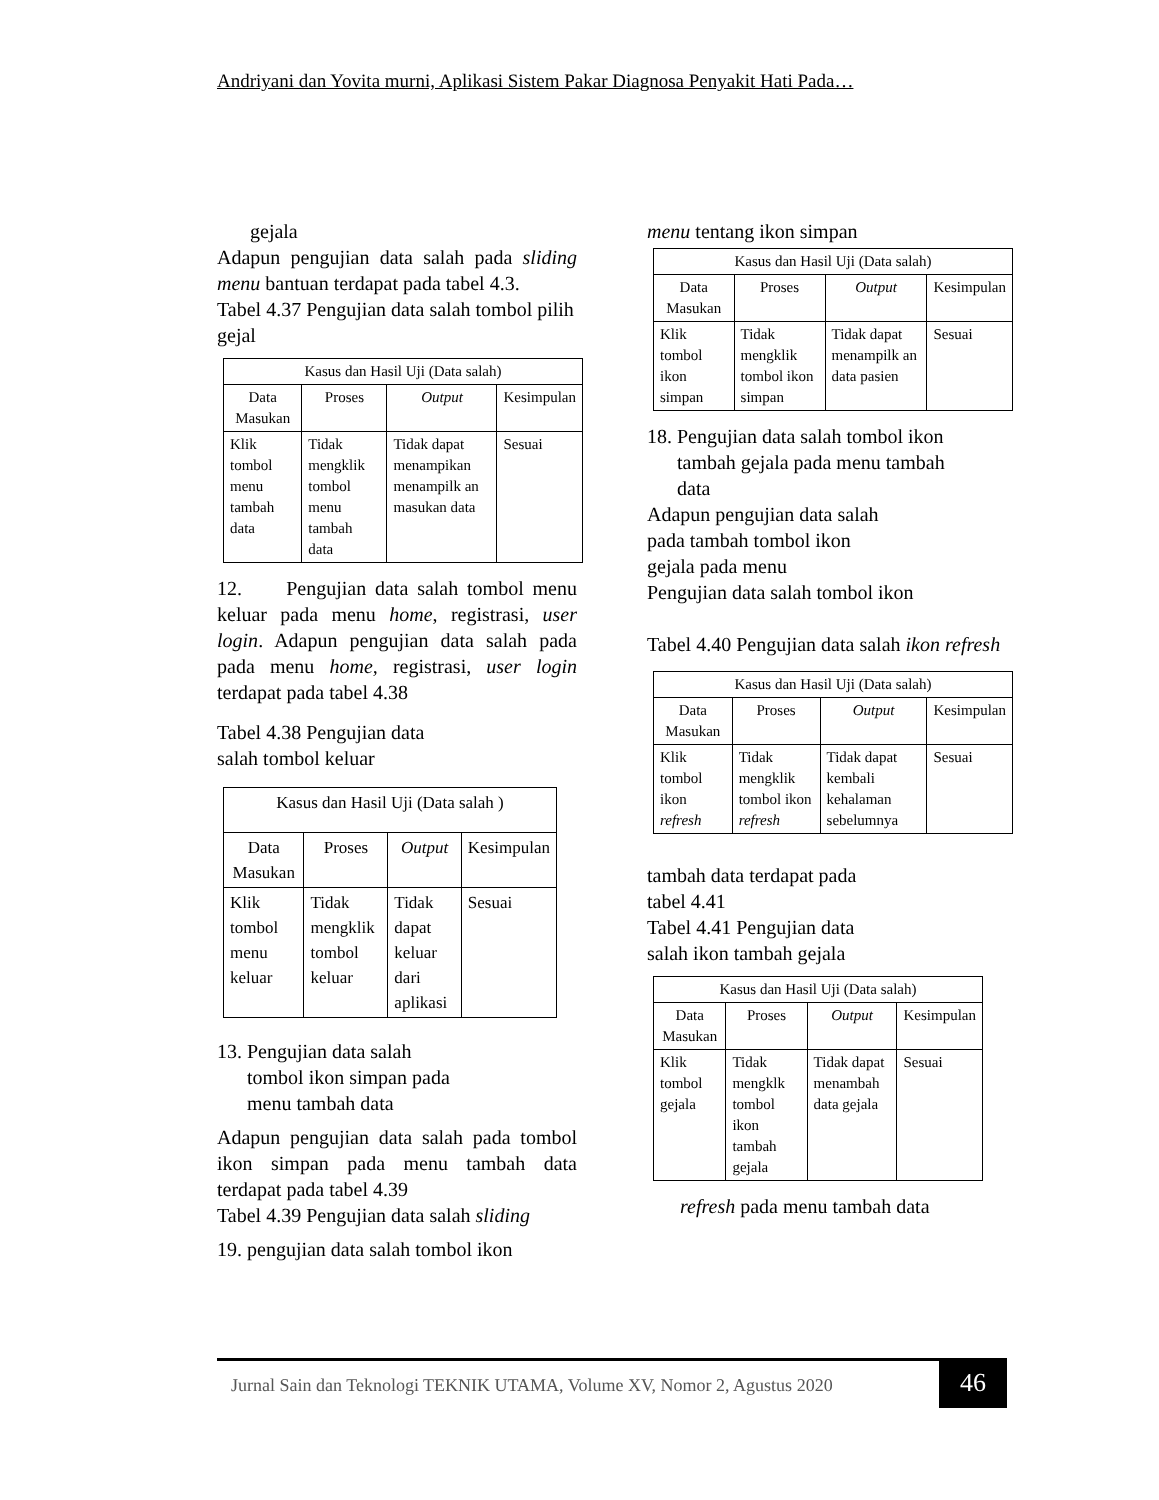Andriyani dan Yovita murni, Aplikasi Sistem Pakar Diagnosa Penyakit Hati Pada…
gejala
Adapun pengujian data salah pada sliding menu bantuan terdapat pada tabel 4.3.
Tabel 4.37 Pengujian data salah tombol pilih gejal
| Kasus dan Hasil Uji (Data salah) | | | |
| --- | --- | --- | --- |
| Data Masukan | Proses | Output | Kesimpulan |
| Klik tombol menu tambah data | Tidak mengklik tombol menu tambah data | Tidak dapat menampikan menampilk an masukan data | Sesuai |
12. Pengujian data salah tombol menu keluar pada menu home, registrasi, user login. Adapun pengujian data salah pada pada menu home, registrasi, user login terdapat pada tabel 4.38
Tabel 4.38 Pengujian data
salah tombol keluar
| Kasus dan Hasil Uji (Data salah ) | | | |
| --- | --- | --- | --- |
| Data Masukan | Proses | Output | Kesimpulan |
| Klik tombol menu keluar | Tidak mengklik tombol keluar | Tidak dapat keluar dari aplikasi | Sesuai |
13. Pengujian data salah
tombol ikon simpan pada
menu tambah data
Adapun pengujian data salah pada tombol ikon simpan pada menu tambah data terdapat pada tabel 4.39
Tabel 4.39 Pengujian data salah sliding
19. pengujian data salah tombol ikon
menu tentang ikon simpan
| Kasus dan Hasil Uji (Data salah) | | | |
| --- | --- | --- | --- |
| Data Masukan | Proses | Output | Kesimpulan |
| Klik tombol ikon simpan | Tidak mengklik tombol ikon simpan | Tidak dapat menampilk an data pasien | Sesuai |
18. Pengujian data salah tombol ikon
tambah gejala pada menu tambah
data
Adapun pengujian data salah
pada tambah tombol ikon
gejala pada menu
Pengujian data salah tombol ikon
Tabel 4.40 Pengujian data salah ikon refresh
| Kasus dan Hasil Uji (Data salah) | | | |
| --- | --- | --- | --- |
| Data Masukan | Proses | Output | Kesimpulan |
| Klik tombol ikon refresh | Tidak mengklik tombol ikon refresh | Tidak dapat kembali kehalaman sebelumnya | Sesuai |
tambah data terdapat pada
tabel 4.41
Tabel 4.41 Pengujian data
salah ikon tambah gejala
| Kasus dan Hasil Uji (Data salah) | | | |
| --- | --- | --- | --- |
| Data Masukan | Proses | Output | Kesimpulan |
| Klik tombol gejala | Tidak mengklk tombol ikon tambah gejala | Tidak dapat menambah data gejala | Sesuai |
refresh pada menu tambah data
Jurnal Sain dan Teknologi TEKNIK UTAMA, Volume XV, Nomor 2, Agustus 2020 46